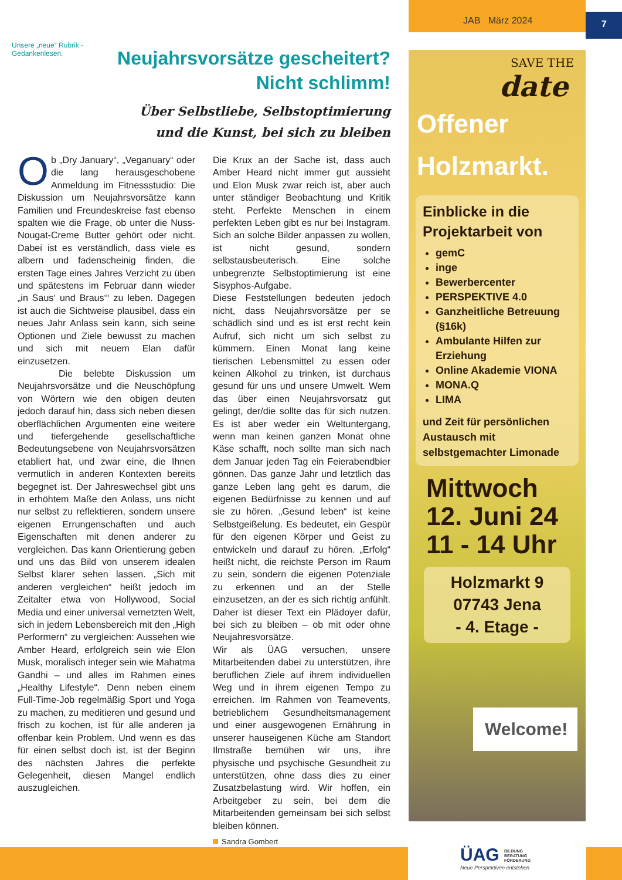JAB März 2024 7
Unsere „neue“ Rubrik - Gedankenlesen.
Neujahrsvorsätze gescheitert?
Nicht schlimm!
Über Selbstliebe, Selbstoptimierung
und die Kunst, bei sich zu bleiben
Ob „Dry January“, „Veganuary“ oder die lang herausgeschobene Anmeldung im Fitnessstudio: Die Diskussion um Neujahrsvorsätze kann Familien und Freundeskreise fast ebenso spalten wie die Frage, ob unter die Nuss-Nougat-Creme Butter gehört oder nicht. Dabei ist es verständlich, dass viele es albern und fadenscheinig finden, die ersten Tage eines Jahres Verzicht zu üben und spätestens im Februar dann wieder „in Saus‘ und Braus‘“ zu leben. Dagegen ist auch die Sichtweise plausibel, dass ein neues Jahr Anlass sein kann, sich seine Optionen und Ziele bewusst zu machen und sich mit neuem Elan dafür einzusetzen.
Die belebte Diskussion um Neujahrsvorsätze und die Neuschöpfung von Wörtern wie den obigen deuten jedoch darauf hin, dass sich neben diesen oberflächlichen Argumenten eine weitere und tiefergehende gesellschaftliche Bedeutungsebene von Neujahrsvorsätzen etabliert hat, und zwar eine, die Ihnen vermutlich in anderen Kontexten bereits begegnet ist. Der Jahreswechsel gibt uns in erhöhtem Maße den Anlass, uns nicht nur selbst zu reflektieren, sondern unsere eigenen Errungenschaften und auch Eigenschaften mit denen anderer zu vergleichen. Das kann Orientierung geben und uns das Bild von unserem idealen Selbst klarer sehen lassen. „Sich mit anderen vergleichen“ heißt jedoch im Zeitalter etwa von Hollywood, Social Media und einer universal vernetzten Welt, sich in jedem Lebensbereich mit den „High Performern“ zu vergleichen: Aussehen wie Amber Heard, erfolgreich sein wie Elon Musk, moralisch integer sein wie Mahatma Gandhi – und alles im Rahmen eines „Healthy Lifestyle“. Denn neben einem Full-Time-Job regelmäßig Sport und Yoga zu machen, zu meditieren und gesund und frisch zu kochen, ist für alle anderen ja offenbar kein Problem. Und wenn es das für einen selbst doch ist, ist der Beginn des nächsten Jahres die perfekte Gelegenheit, diesen Mangel endlich auszugleichen.
Die Krux an der Sache ist, dass auch Amber Heard nicht immer gut aussieht und Elon Musk zwar reich ist, aber auch unter ständiger Beobachtung und Kritik steht. Perfekte Menschen in einem perfekten Leben gibt es nur bei Instagram. Sich an solche Bilder anpassen zu wollen, ist nicht gesund, sondern selbstausbeuterisch. Eine solche unbegrenzte Selbstoptimierung ist eine Sisyphos-Aufgabe.
Diese Feststellungen bedeuten jedoch nicht, dass Neujahrsvorsätze per se schädlich sind und es ist erst recht kein Aufruf, sich nicht um sich selbst zu kümmern. Einen Monat lang keine tierischen Lebensmittel zu essen oder keinen Alkohol zu trinken, ist durchaus gesund für uns und unsere Umwelt. Wem das über einen Neujahrsvorsatz gut gelingt, der/die sollte das für sich nutzen. Es ist aber weder ein Weltuntergang, wenn man keinen ganzen Monat ohne Käse schafft, noch sollte man sich nach dem Januar jeden Tag ein Feierabendbier gönnen. Das ganze Jahr und letztlich das ganze Leben lang geht es darum, die eigenen Bedürfnisse zu kennen und auf sie zu hören. „Gesund leben“ ist keine Selbstgeißelung. Es bedeutet, ein Gespür für den eigenen Körper und Geist zu entwickeln und darauf zu hören. „Erfolg“ heißt nicht, die reichste Person im Raum zu sein, sondern die eigenen Potenziale zu erkennen und an der Stelle einzusetzen, an der es sich richtig anfühlt. Daher ist dieser Text ein Plädoyer dafür, bei sich zu bleiben – ob mit oder ohne Neujahresvorsätze.
Wir als ÜAG versuchen, unsere Mitarbeitenden dabei zu unterstützen, ihre beruflichen Ziele auf ihrem individuellen Weg und in ihrem eigenen Tempo zu erreichen. Im Rahmen von Teamevents, betrieblichem Gesundheitsmanagement und einer ausgewogenen Ernährung in unserer hauseigenen Küche am Standort Ilmstraße bemühen wir uns, ihre physische und psychische Gesundheit zu unterstützen, ohne dass dies zu einer Zusatzbelastung wird. Wir hoffen, ein Arbeitgeber zu sein, bei dem die Mitarbeitenden gemeinsam bei sich selbst bleiben können.
Sandra Gombert
SAVE THE
date
Offener
Holzmarkt.
Einblicke in die Projektarbeit von
gemC
inge
Bewerbercenter
PERSPEKTIVE 4.0
Ganzheitliche Betreuung (§16k)
Ambulante Hilfen zur Erziehung
Online Akademie VIONA
MONA.Q
LIMA
und Zeit für persönlichen Austausch mit selbstgemachter Limonade
Mittwoch
12. Juni 24
11 - 14 Uhr
Holzmarkt 9
07743 Jena
- 4. Etage -
Welcome!
ÜAG BILDUNG
BERATUNG
FÖRDERUNG
Neue Perspektiven entstehen